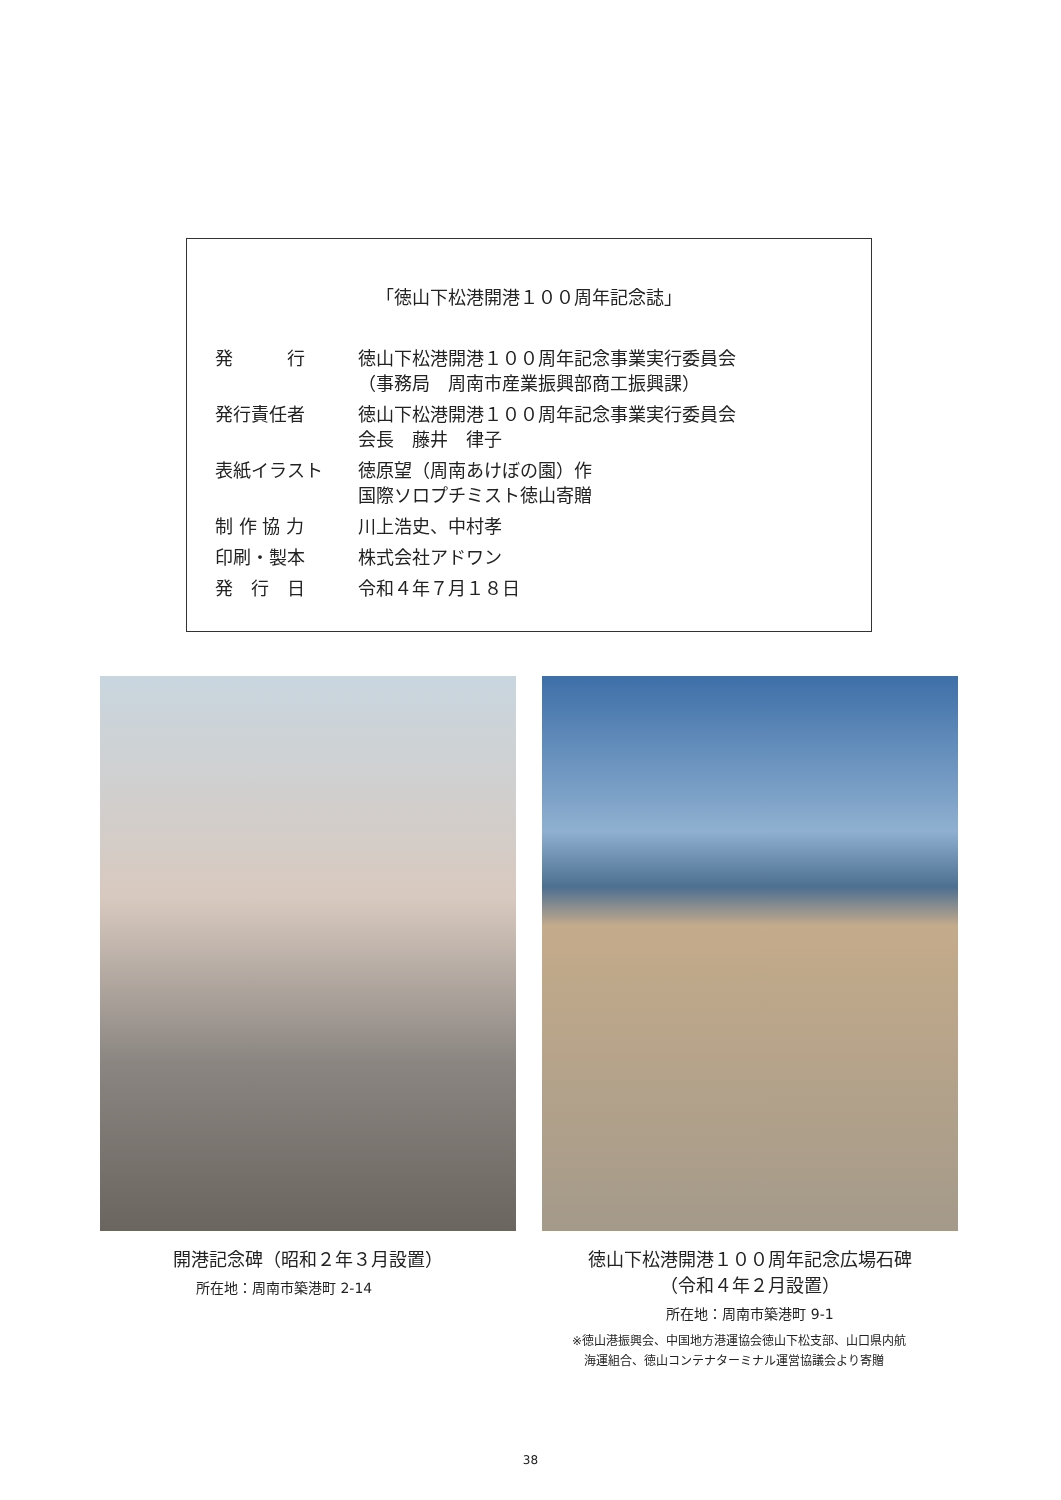「徳山下松港開港１００周年記念誌」
| 発 行 | 徳山下松港開港１００周年記念事業実行委員会 （事務局 周南市産業振興部商工振興課） |
| 発行責任者 | 徳山下松港開港１００周年記念事業実行委員会 会長 藤井 律子 |
| 表紙イラスト | 徳原望（周南あけぼの園）作 国際ソロプチミスト徳山寄贈 |
| 制 作 協 力 | 川上浩史、中村孝 |
| 印刷・製本 | 株式会社アドワン |
| 発 行 日 | 令和４年７月１８日 |
開港記念碑（昭和２年３月設置）
所在地：周南市築港町 2-14
徳山下松港開港１００周年記念広場石碑
（令和４年２月設置）
所在地：周南市築港町 9-1
※徳山港振興会、中国地方港運協会徳山下松支部、山口県内航
　海運組合、徳山コンテナターミナル運営協議会より寄贈
38